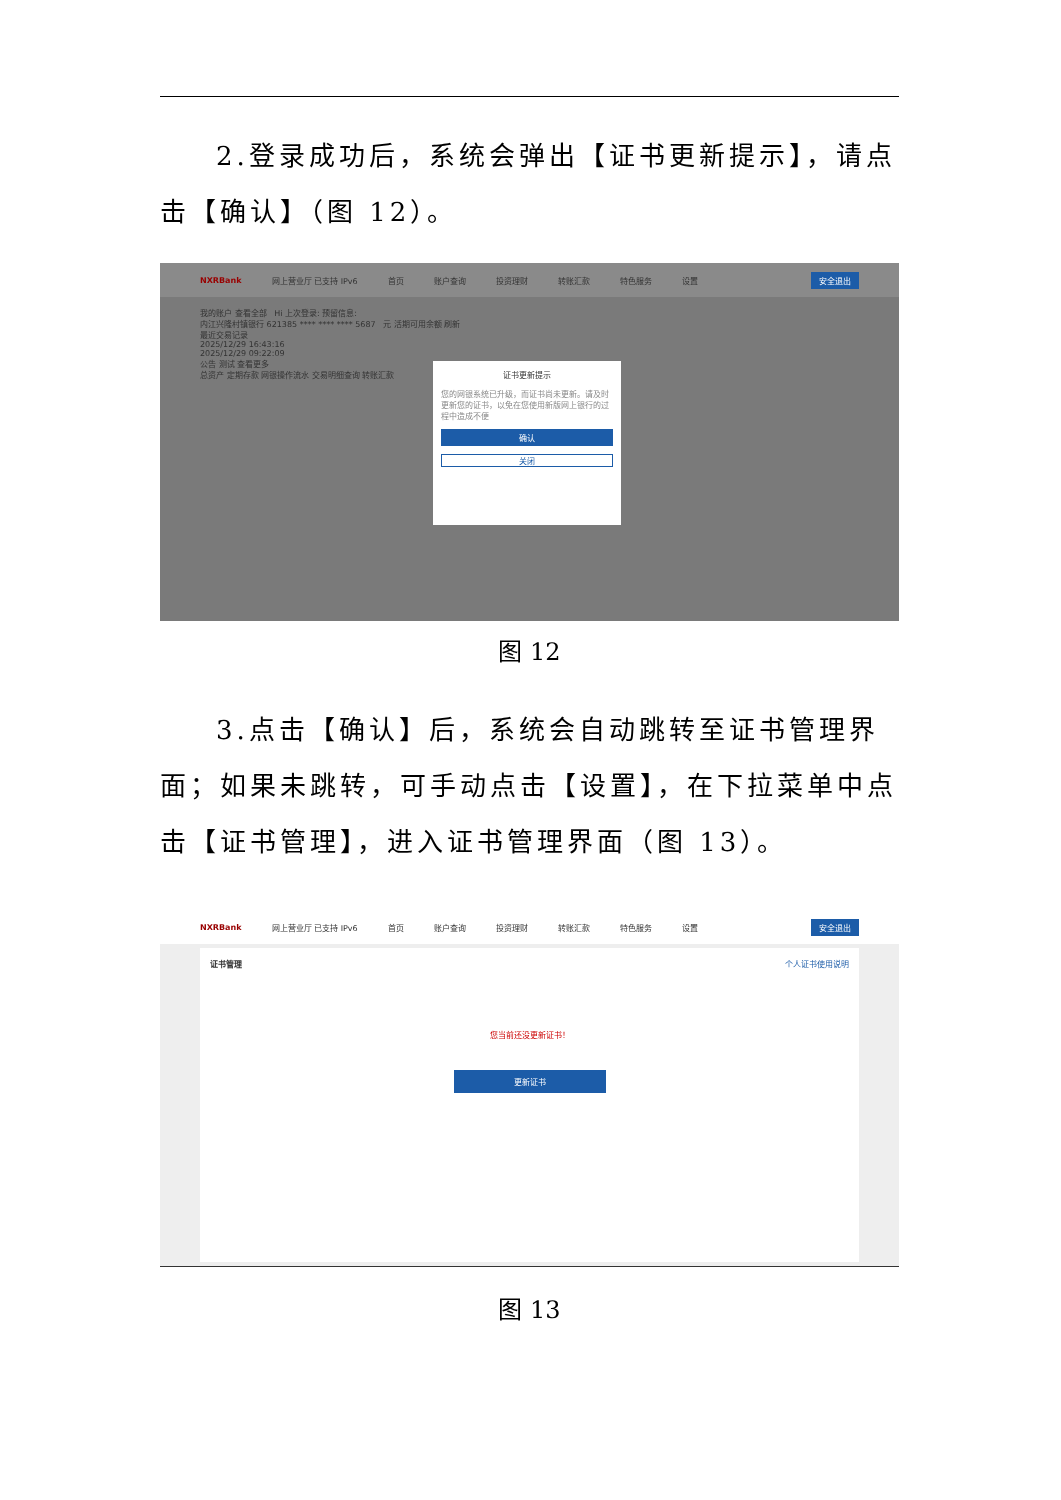2.登录成功后，系统会弹出【证书更新提示】，请点击【确认】（图 12）。
NXRBank 网上营业厅 已支持 IPv6 首页 账户查询 投资理财 转账汇款 特色服务 设置 安全退出
我的账户 查看全部 Hi 上次登录: 预留信息:
内江兴隆村镇银行 621385 **** **** **** 5687 元 活期可用余额 刷新
最近交易记录
2025/12/29 16:43:16
2025/12/29 09:22:09
公告 测试 查看更多
总资产 定期存款 网银操作流水 交易明细查询 转账汇款
证书更新提示
您的网银系统已升级，而证书尚未更新。请及时更新您的证书，以免在您使用新版网上银行的过程中造成不便
确认
关闭
图 12
3.点击【确认】后，系统会自动跳转至证书管理界面；如果未跳转，可手动点击【设置】，在下拉菜单中点击【证书管理】，进入证书管理界面（图 13）。
NXRBank 网上营业厅 已支持 IPv6 首页 账户查询 投资理财 转账汇款 特色服务 设置 安全退出
证书管理 个人证书使用说明
您当前还没更新证书！
更新证书
图 13